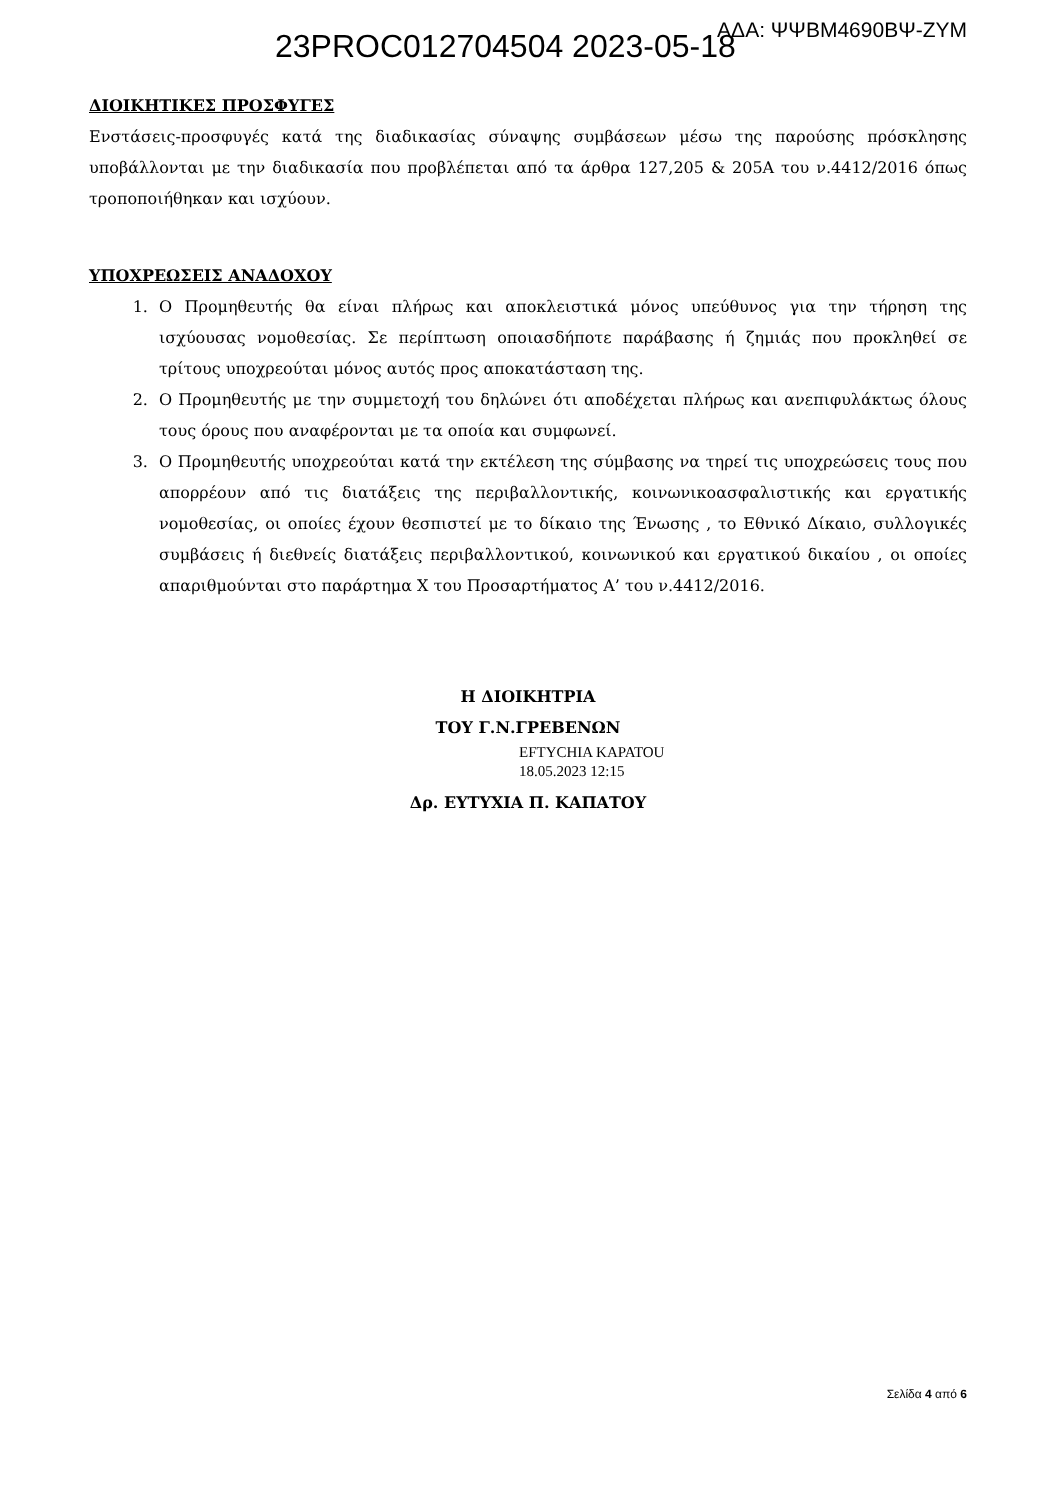23PROC012704504 2023-05-18 ΑΔΑ: ΨΨΒΜ4690ΒΨ-ΖΥΜ
ΔΙΟΙΚΗΤΙΚΕΣ ΠΡΟΣΦΥΓΕΣ
Ενστάσεις-προσφυγές κατά της διαδικασίας σύναψης συμβάσεων μέσω της παρούσης πρόσκλησης υποβάλλονται με την διαδικασία που προβλέπεται από τα άρθρα 127,205 & 205Α του ν.4412/2016 όπως τροποποιήθηκαν και ισχύουν.
ΥΠΟΧΡΕΩΣΕΙΣ ΑΝΑΔΟΧΟΥ
1. Ο Προμηθευτής θα είναι πλήρως και αποκλειστικά μόνος υπεύθυνος για την τήρηση της ισχύουσας νομοθεσίας. Σε περίπτωση οποιασδήποτε παράβασης ή ζημιάς που προκληθεί σε τρίτους υποχρεούται μόνος αυτός προς αποκατάσταση της.
2. Ο Προμηθευτής με την συμμετοχή του δηλώνει ότι αποδέχεται πλήρως και ανεπιφυλάκτως όλους τους όρους που αναφέρονται με τα οποία και συμφωνεί.
3. Ο Προμηθευτής υποχρεούται κατά την εκτέλεση της σύμβασης να τηρεί τις υποχρεώσεις τους που απορρέουν από τις διατάξεις της περιβαλλοντικής, κοινωνικοασφαλιστικής και εργατικής νομοθεσίας, οι οποίες έχουν θεσπιστεί με το δίκαιο της Ένωσης , το Εθνικό Δίκαιο, συλλογικές συμβάσεις ή διεθνείς διατάξεις περιβαλλοντικού, κοινωνικού και εργατικού δικαίου , οι οποίες απαριθμούνται στο παράρτημα Χ του Προσαρτήματος Α’ του ν.4412/2016.
Η ΔΙΟΙΚΗΤΡΙΑ
ΤΟΥ Γ.Ν.ΓΡΕΒΕΝΩΝ
EFTYCHIA KAPATOU
18.05.2023 12:15
Δρ. ΕΥΤΥΧΙΑ Π. ΚΑΠΑΤΟΥ
Σελίδα 4 από 6